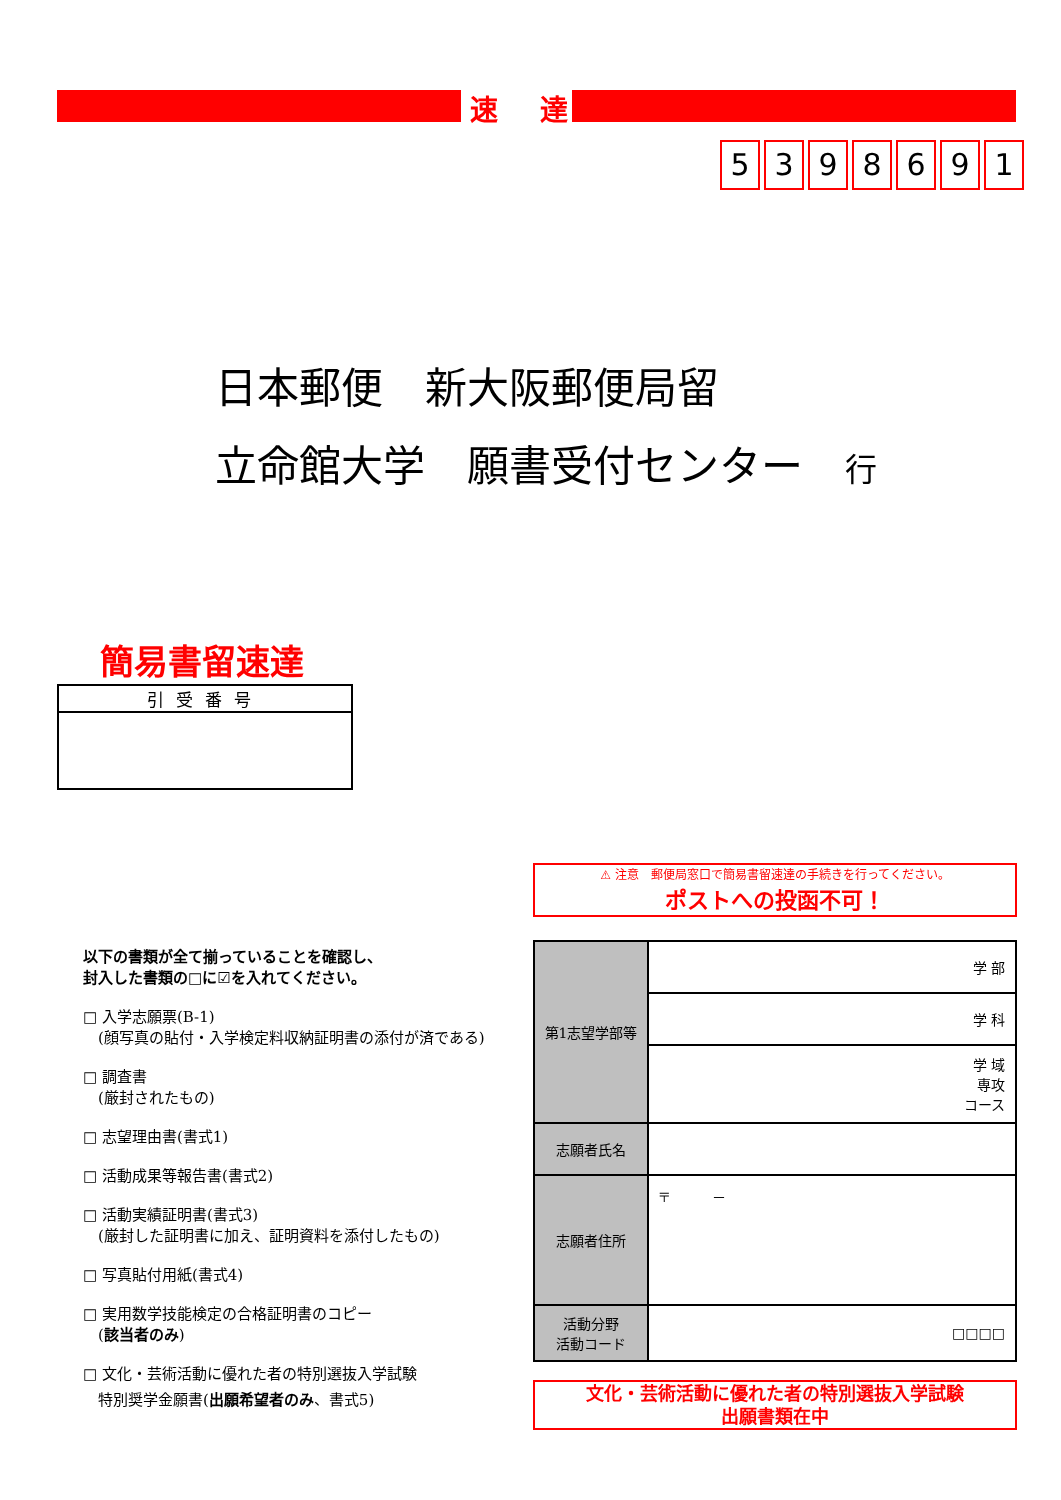速 達
5398691
日本郵便　新大阪郵便局留
立命館大学　願書受付センター　行
簡易書留速達
引受番号
⚠ 注意　郵便局窓口で簡易書留速達の手続きを行ってください。
ポストへの投函不可！
以下の書類が全て揃っていることを確認し、
封入した書類の□に☑を入れてください。
□ 入学志願票(B-1)
　(顔写真の貼付・入学検定料収納証明書の添付が済である)
□ 調査書
　(厳封されたもの)
□ 志望理由書(書式1)
□ 活動成果等報告書(書式2)
□ 活動実績証明書(書式3)
　(厳封した証明書に加え、証明資料を添付したもの)
□ 写真貼付用紙(書式4)
□ 実用数学技能検定の合格証明書のコピー
　(該当者のみ)
□ 文化・芸術活動に優れた者の特別選抜入学試験
　特別奨学金願書(出願希望者のみ、書式5)
| 第1志望学部等 | 学 部 |
| | 学 科 |
| | 学 域 専攻 コース |
| 志願者氏名 | |
| 志願者住所 | 〒 － |
| 活動分野 活動コード | □□□□ |
文化・芸術活動に優れた者の特別選抜入学試験
出願書類在中